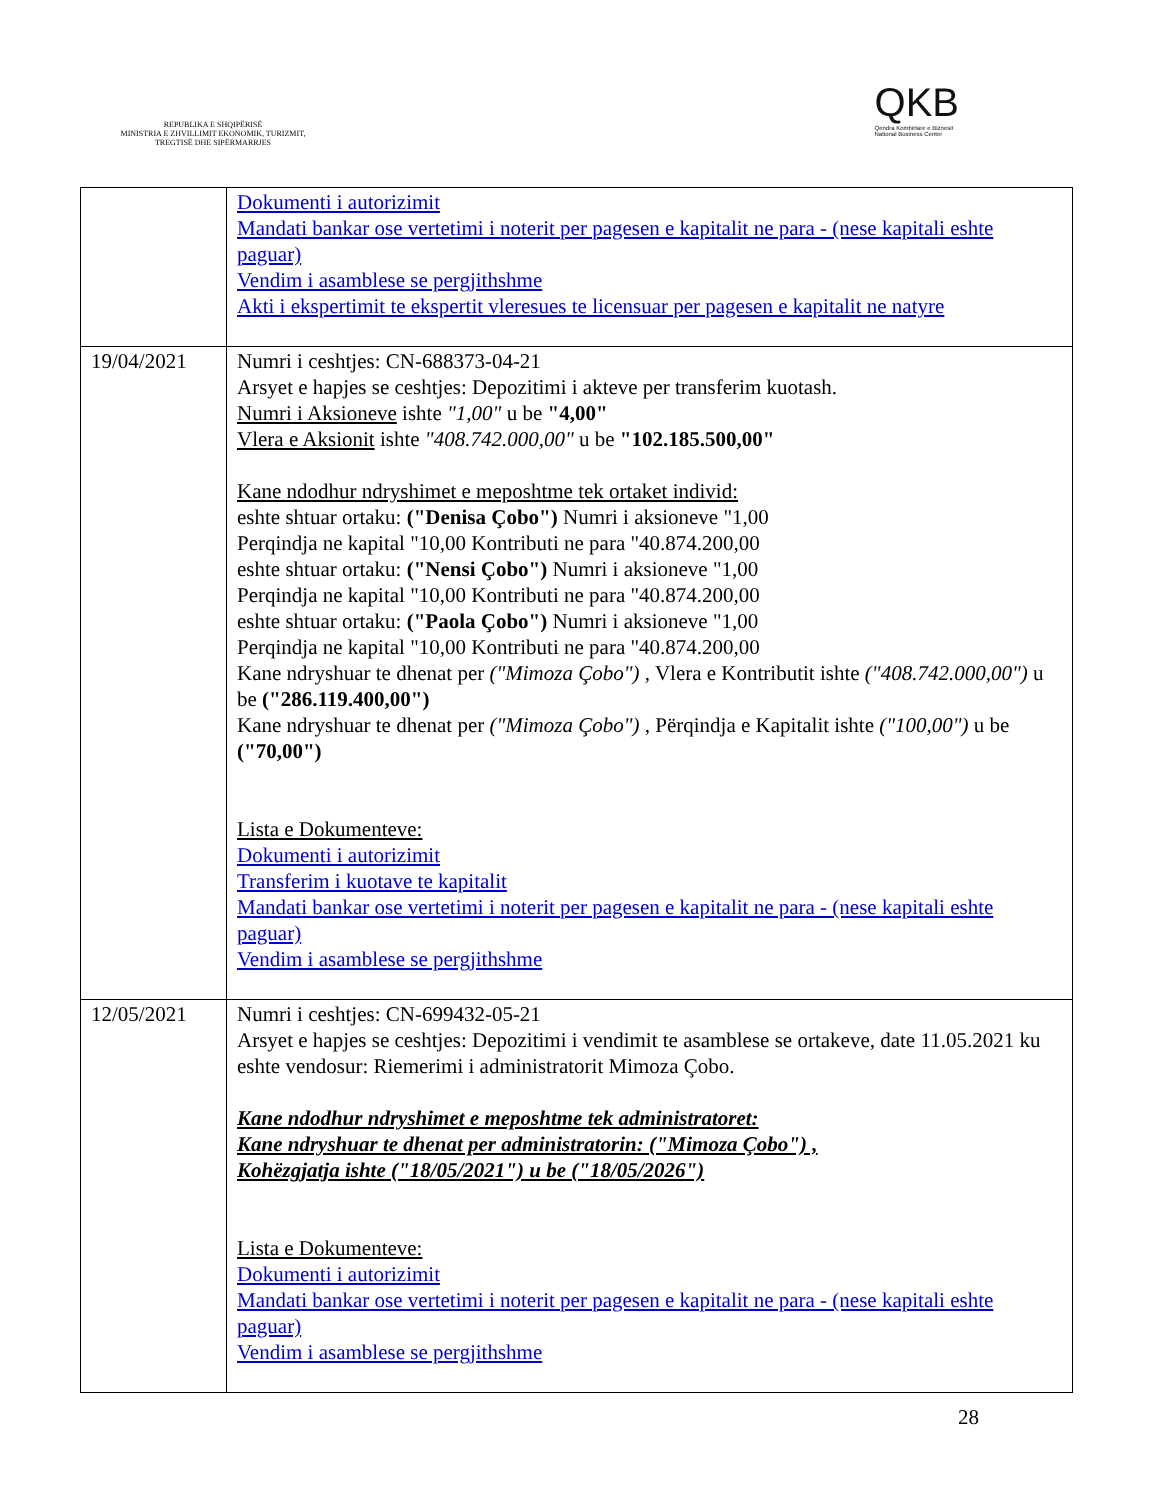REPUBLIKA E SHQIPËRISË
MINISTRIA E ZHVILLIMIT EKONOMIK, TURIZMIT, TREGTISË DHE SIPËRMARRJES
QKB
Qendra Kombëtare e Biznesit
National Business Center
| | Dokumenti i autorizimit Mandati bankar ose vertetimi i noterit per pagesen e kapitalit ne para - (nese kapitali eshte paguar) Vendim i asamblese se pergjithshme Akti i ekspertimit te ekspertit vleresues te licensuar per pagesen e kapitalit ne natyre |
| 19/04/2021 | Numri i ceshtjes: CN-688373-04-21 Arsyet e hapjes se ceshtjes: Depozitimi i akteve per transferim kuotash. Numri i Aksioneve ishte "1,00" u be "4,00" Vlera e Aksionit ishte "408.742.000,00" u be "102.185.500,00" Kane ndodhur ndryshimet e meposhtme tek ortaket individ: eshte shtuar ortaku: ("Denisa Çobo") Numri i aksioneve "1,00 Perqindja ne kapital "10,00 Kontributi ne para "40.874.200,00 eshte shtuar ortaku: ("Nensi Çobo") Numri i aksioneve "1,00 Perqindja ne kapital "10,00 Kontributi ne para "40.874.200,00 eshte shtuar ortaku: ("Paola Çobo") Numri i aksioneve "1,00 Perqindja ne kapital "10,00 Kontributi ne para "40.874.200,00 Kane ndryshuar te dhenat per ("Mimoza Çobo") , Vlera e Kontributit ishte ("408.742.000,00") u be ("286.119.400,00") Kane ndryshuar te dhenat per ("Mimoza Çobo") , Përqindja e Kapitalit ishte ("100,00") u be ("70,00") Lista e Dokumenteve: Dokumenti i autorizimit Transferim i kuotave te kapitalit Mandati bankar ose vertetimi i noterit per pagesen e kapitalit ne para - (nese kapitali eshte paguar) Vendim i asamblese se pergjithshme |
| 12/05/2021 | Numri i ceshtjes: CN-699432-05-21 Arsyet e hapjes se ceshtjes: Depozitimi i vendimit te asamblese se ortakeve, date 11.05.2021 ku eshte vendosur: Riemerimi i administratorit Mimoza Çobo. Kane ndodhur ndryshimet e meposhtme tek administratoret: Kane ndryshuar te dhenat per administratorin: ("Mimoza Çobo") , Kohëzgjatja ishte ("18/05/2021") u be ("18/05/2026") Lista e Dokumenteve: Dokumenti i autorizimit Mandati bankar ose vertetimi i noterit per pagesen e kapitalit ne para - (nese kapitali eshte paguar) Vendim i asamblese se pergjithshme |
28